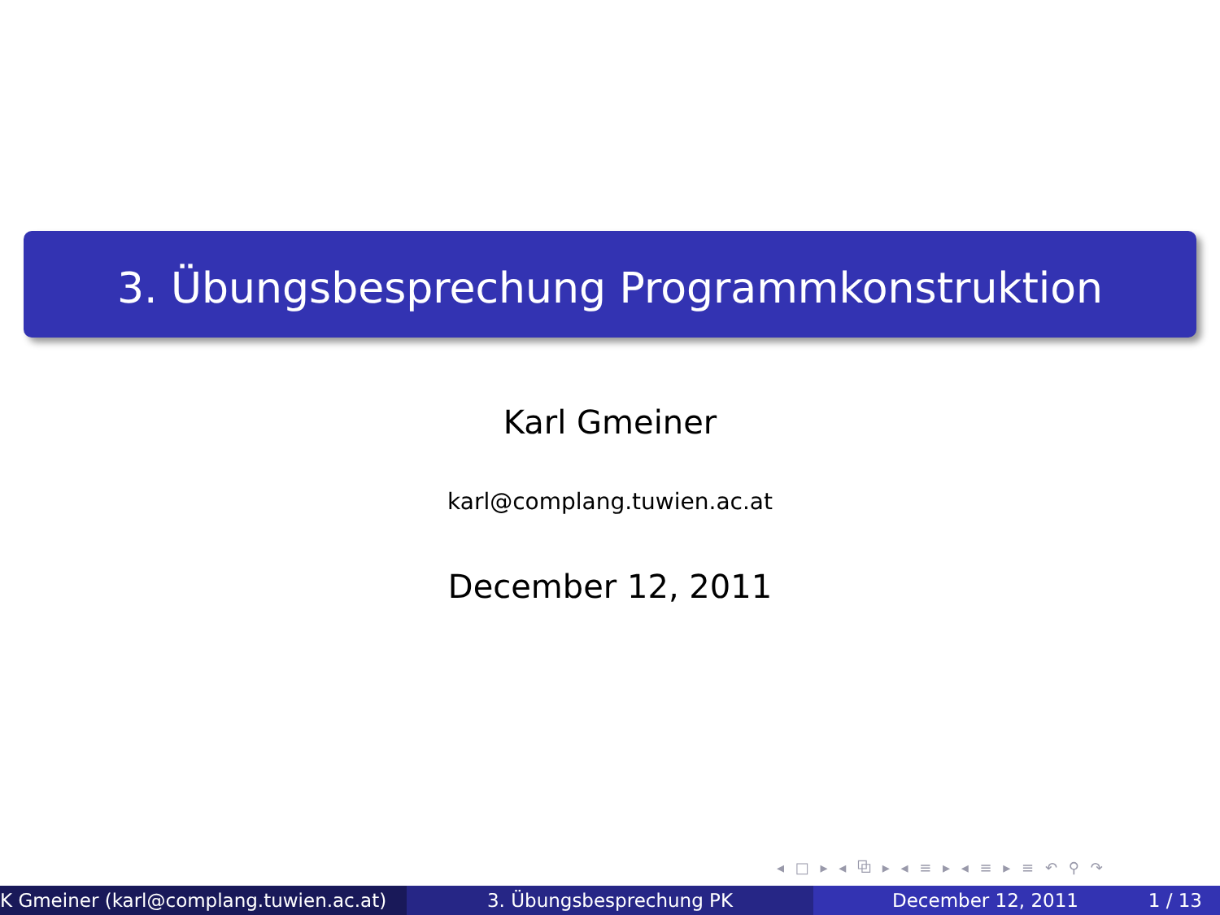3. Übungsbesprechung Programmkonstruktion
Karl Gmeiner
karl@complang.tuwien.ac.at
December 12, 2011
◂ □ ▸ ◂ ⧉ ▸ ◂ ≡ ▸ ◂ ≡ ▸ ≡ ↶ ⚲ ↷
K Gmeiner (karl@complang.tuwien.ac.at) 3. Übungsbesprechung PK December 12, 2011 1 / 13